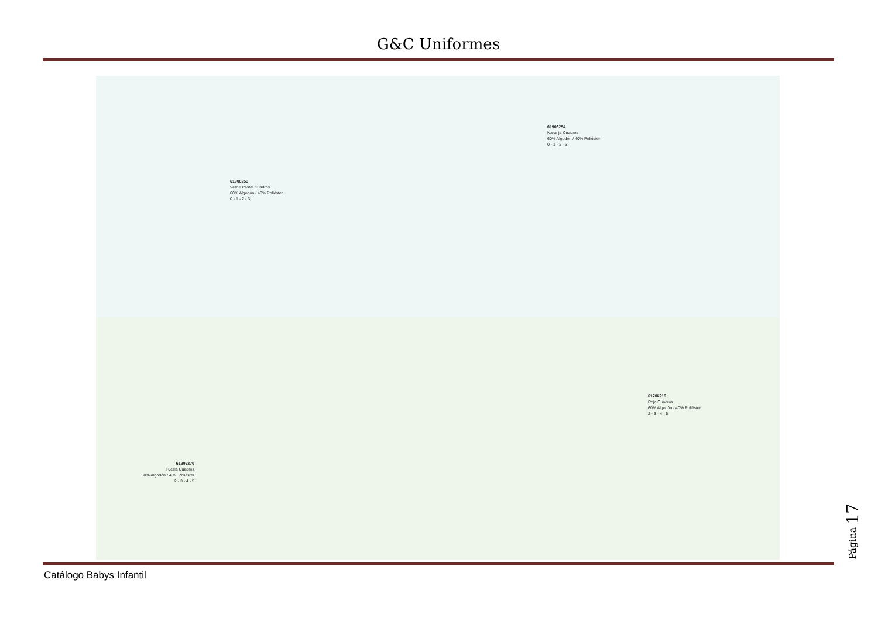G&C Uniformes
61906253
Verde Pastel Cuadros
60% Algodón / 40% Poliéster
0 - 1 - 2 - 3
61906254
Naranja Cuadros
60% Algodón / 40% Poliéster
0 - 1 - 2 - 3
61906270
Fucsia Cuadros
60% Algodón / 40% Poliéster
2 - 3 - 4 - 5
61706219
Rojo Cuadros
60% Algodón / 40% Poliéster
2 - 3 - 4 - 5
Catálogo Babys Infantil
Página 17